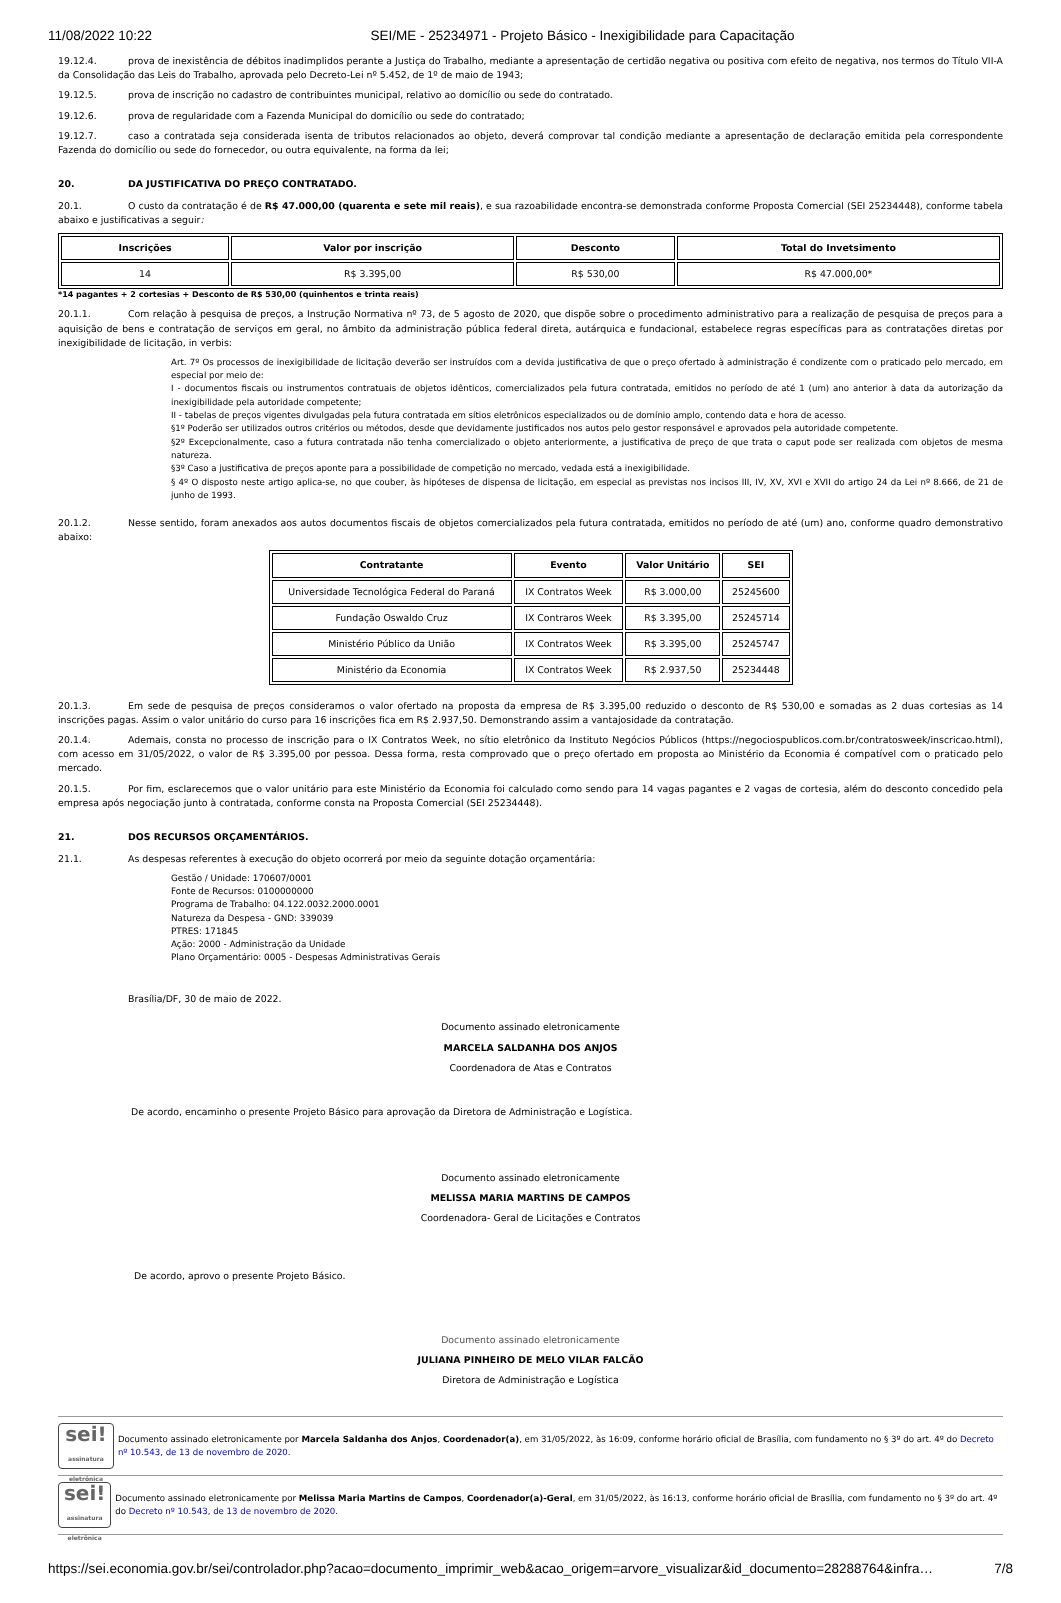11/08/2022 10:22 SEI/ME - 25234971 - Projeto Básico - Inexigibilidade para Capacitação
19.12.4. prova de inexistência de débitos inadimplidos perante a Justiça do Trabalho, mediante a apresentação de certidão negativa ou positiva com efeito de negativa, nos termos do Título VII-A da Consolidação das Leis do Trabalho, aprovada pelo Decreto-Lei nº 5.452, de 1º de maio de 1943;
19.12.5. prova de inscrição no cadastro de contribuintes municipal, relativo ao domicílio ou sede do contratado.
19.12.6. prova de regularidade com a Fazenda Municipal do domicílio ou sede do contratado;
19.12.7. caso a contratada seja considerada isenta de tributos relacionados ao objeto, deverá comprovar tal condição mediante a apresentação de declaração emitida pela correspondente Fazenda do domicílio ou sede do fornecedor, ou outra equivalente, na forma da lei;
20. DA JUSTIFICATIVA DO PREÇO CONTRATADO.
20.1. O custo da contratação é de R$ 47.000,00 (quarenta e sete mil reais), e sua razoabilidade encontra-se demonstrada conforme Proposta Comercial (SEI 25234448), conforme tabela abaixo e justificativas a seguir:
| Inscrições | Valor por inscrição | Desconto | Total do Invetsimento |
| --- | --- | --- | --- |
| 14 | R$ 3.395,00 | R$ 530,00 | R$ 47.000,00* |
*14 pagantes + 2 cortesias + Desconto de R$ 530,00 (quinhentos e trinta reais)
20.1.1. Com relação à pesquisa de preços, a Instrução Normativa nº 73, de 5 agosto de 2020, que dispõe sobre o procedimento administrativo para a realização de pesquisa de preços para a aquisição de bens e contratação de serviços em geral, no âmbito da administração pública federal direta, autárquica e fundacional, estabelece regras específicas para as contratações diretas por inexigibilidade de licitação, in verbis:
Art. 7º Os processos de inexigibilidade de licitação deverão ser instruídos com a devida justificativa de que o preço ofertado à administração é condizente com o praticado pelo mercado, em especial por meio de:
I - documentos fiscais ou instrumentos contratuais de objetos idênticos, comercializados pela futura contratada, emitidos no período de até 1 (um) ano anterior à data da autorização da inexigibilidade pela autoridade competente;
II - tabelas de preços vigentes divulgadas pela futura contratada em sítios eletrônicos especializados ou de domínio amplo, contendo data e hora de acesso.
§1º Poderão ser utilizados outros critérios ou métodos, desde que devidamente justificados nos autos pelo gestor responsável e aprovados pela autoridade competente.
§2º Excepcionalmente, caso a futura contratada não tenha comercializado o objeto anteriormente, a justificativa de preço de que trata o caput pode ser realizada com objetos de mesma natureza.
§3º Caso a justificativa de preços aponte para a possibilidade de competição no mercado, vedada está a inexigibilidade.
§ 4º O disposto neste artigo aplica-se, no que couber, às hipóteses de dispensa de licitação, em especial as previstas nos incisos III, IV, XV, XVI e XVII do artigo 24 da Lei nº 8.666, de 21 de junho de 1993.
20.1.2. Nesse sentido, foram anexados aos autos documentos fiscais de objetos comercializados pela futura contratada, emitidos no período de até (um) ano, conforme quadro demonstrativo abaixo:
| Contratante | Evento | Valor Unitário | SEI |
| --- | --- | --- | --- |
| Universidade Tecnológica Federal do Paraná | IX Contratos Week | R$ 3.000,00 | 25245600 |
| Fundação Oswaldo Cruz | IX Contraros Week | R$ 3.395,00 | 25245714 |
| Ministério Público da União | IX Contratos Week | R$ 3.395,00 | 25245747 |
| Ministério da Economia | IX Contratos Week | R$ 2.937,50 | 25234448 |
20.1.3. Em sede de pesquisa de preços consideramos o valor ofertado na proposta da empresa de R$ 3.395,00 reduzido o desconto de R$ 530,00 e somadas as 2 duas cortesias as 14 inscrições pagas. Assim o valor unitário do curso para 16 inscrições fica em R$ 2.937,50. Demonstrando assim a vantajosidade da contratação.
20.1.4. Ademais, consta no processo de inscrição para o IX Contratos Week, no sítio eletrônico da Instituto Negócios Públicos (https://negociospublicos.com.br/contratosweek/inscricao.html), com acesso em 31/05/2022, o valor de R$ 3.395,00 por pessoa. Dessa forma, resta comprovado que o preço ofertado em proposta ao Ministério da Economia é compatível com o praticado pelo mercado.
20.1.5. Por fim, esclarecemos que o valor unitário para este Ministério da Economia foi calculado como sendo para 14 vagas pagantes e 2 vagas de cortesia, além do desconto concedido pela empresa após negociação junto à contratada, conforme consta na Proposta Comercial (SEI 25234448).
21. DOS RECURSOS ORÇAMENTÁRIOS.
21.1. As despesas referentes à execução do objeto ocorrerá por meio da seguinte dotação orçamentária:
Gestão / Unidade: 170607/0001
Fonte de Recursos: 0100000000
Programa de Trabalho: 04.122.0032.2000.0001
Natureza da Despesa - GND: 339039
PTRES: 171845
Ação: 2000 - Administração da Unidade
Plano Orçamentário: 0005 - Despesas Administrativas Gerais
Brasília/DF, 30 de maio de 2022.
Documento assinado eletronicamente
MARCELA SALDANHA DOS ANJOS
Coordenadora de Atas e Contratos
De acordo, encaminho o presente Projeto Básico para aprovação da Diretora de Administração e Logística.
Documento assinado eletronicamente
MELISSA MARIA MARTINS DE CAMPOS
Coordenadora- Geral de Licitações e Contratos
De acordo, aprovo o presente Projeto Básico.
Documento assinado eletronicamente
JULIANA PINHEIRO DE MELO VILAR FALCÃO
Diretora de Administração e Logística
sei!
assinatura eletrônica
Documento assinado eletronicamente por Marcela Saldanha dos Anjos, Coordenador(a), em 31/05/2022, às 16:09, conforme horário oficial de Brasília, com fundamento no § 3º do art. 4º do Decreto nº 10.543, de 13 de novembro de 2020.
sei!
assinatura eletrônica
Documento assinado eletronicamente por Melissa Maria Martins de Campos, Coordenador(a)-Geral, em 31/05/2022, às 16:13, conforme horário oficial de Brasília, com fundamento no § 3º do art. 4º do Decreto nº 10.543, de 13 de novembro de 2020.
https://sei.economia.gov.br/sei/controlador.php?acao=documento_imprimir_web&acao_origem=arvore_visualizar&id_documento=28288764&infra… 7/8